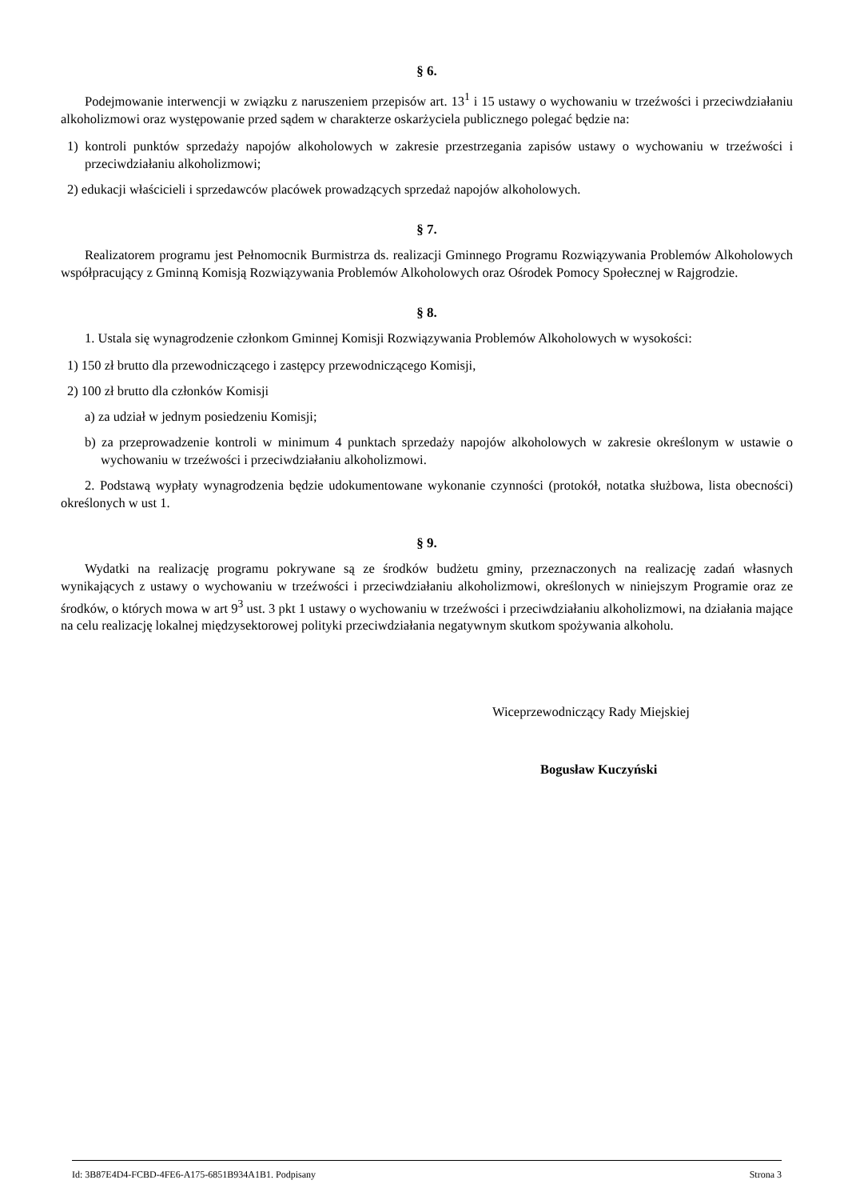§ 6.
Podejmowanie interwencji w związku z naruszeniem przepisów art. 13<sup>1</sup> i 15 ustawy o wychowaniu w trzeźwości i przeciwdziałaniu alkoholizmowi oraz występowanie przed sądem w charakterze oskarżyciela publicznego polegać będzie na:
1) kontroli punktów sprzedaży napojów alkoholowych w zakresie przestrzegania zapisów ustawy o wychowaniu w trzeźwości i przeciwdziałaniu alkoholizmowi;
2) edukacji właścicieli i sprzedawców placówek prowadzących sprzedaż napojów alkoholowych.
§ 7.
Realizatorem programu jest Pełnomocnik Burmistrza ds. realizacji Gminnego Programu Rozwiązywania Problemów Alkoholowych współpracujący z Gminną Komisją Rozwiązywania Problemów Alkoholowych oraz Ośrodek Pomocy Społecznej w Rajgrodzie.
§ 8.
1. Ustala się wynagrodzenie członkom Gminnej Komisji Rozwiązywania Problemów Alkoholowych w wysokości:
1) 150 zł brutto dla przewodniczącego i zastępcy przewodniczącego Komisji,
2) 100 zł brutto dla członków Komisji
a) za udział w jednym posiedzeniu Komisji;
b) za przeprowadzenie kontroli w minimum 4 punktach sprzedaży napojów alkoholowych w zakresie określonym w ustawie o wychowaniu w trzeźwości i przeciwdziałaniu alkoholizmowi.
2. Podstawą wypłaty wynagrodzenia będzie udokumentowane wykonanie czynności (protokół, notatka służbowa, lista obecności) określonych w ust 1.
§ 9.
Wydatki na realizację programu pokrywane są ze środków budżetu gminy, przeznaczonych na realizację zadań własnych wynikających z ustawy o wychowaniu w trzeźwości i przeciwdziałaniu alkoholizmowi, określonych w niniejszym Programie oraz ze środków, o których mowa w art 9<sup>3</sup> ust. 3 pkt 1 ustawy o wychowaniu w trzeźwości i przeciwdziałaniu alkoholizmowi, na działania mające na celu realizację lokalnej międzysektorowej polityki przeciwdziałania negatywnym skutkom spożywania alkoholu.
Wiceprzewodniczący Rady Miejskiej
Bogusław Kuczyński
Id: 3B87E4D4-FCBD-4FE6-A175-6851B934A1B1. Podpisany Strona 3